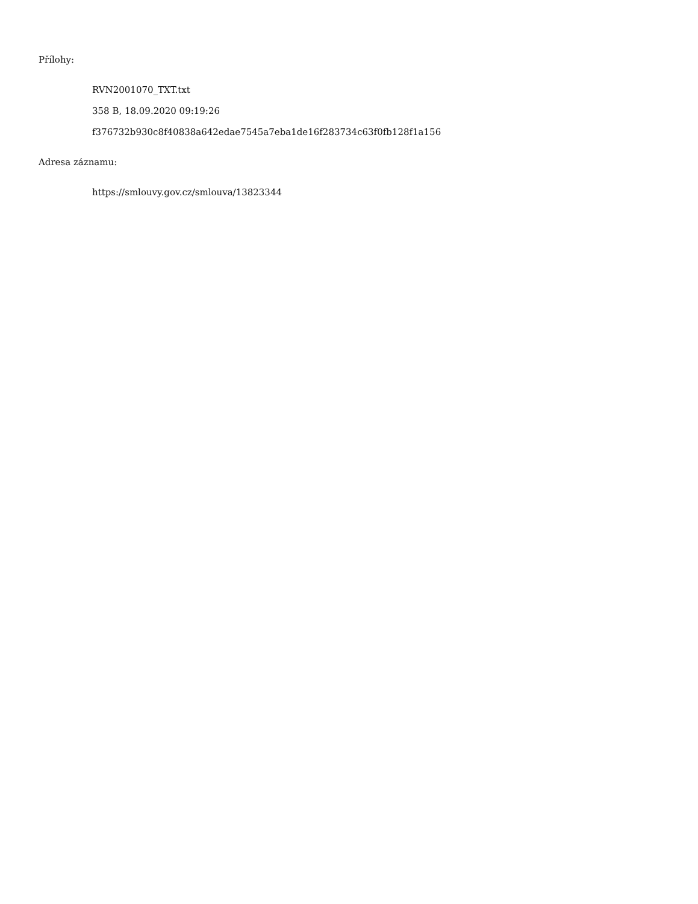Přílohy:
RVN2001070_TXT.txt
358 B, 18.09.2020 09:19:26
f376732b930c8f40838a642edae7545a7eba1de16f283734c63f0fb128f1a156
Adresa záznamu:
https://smlouvy.gov.cz/smlouva/13823344